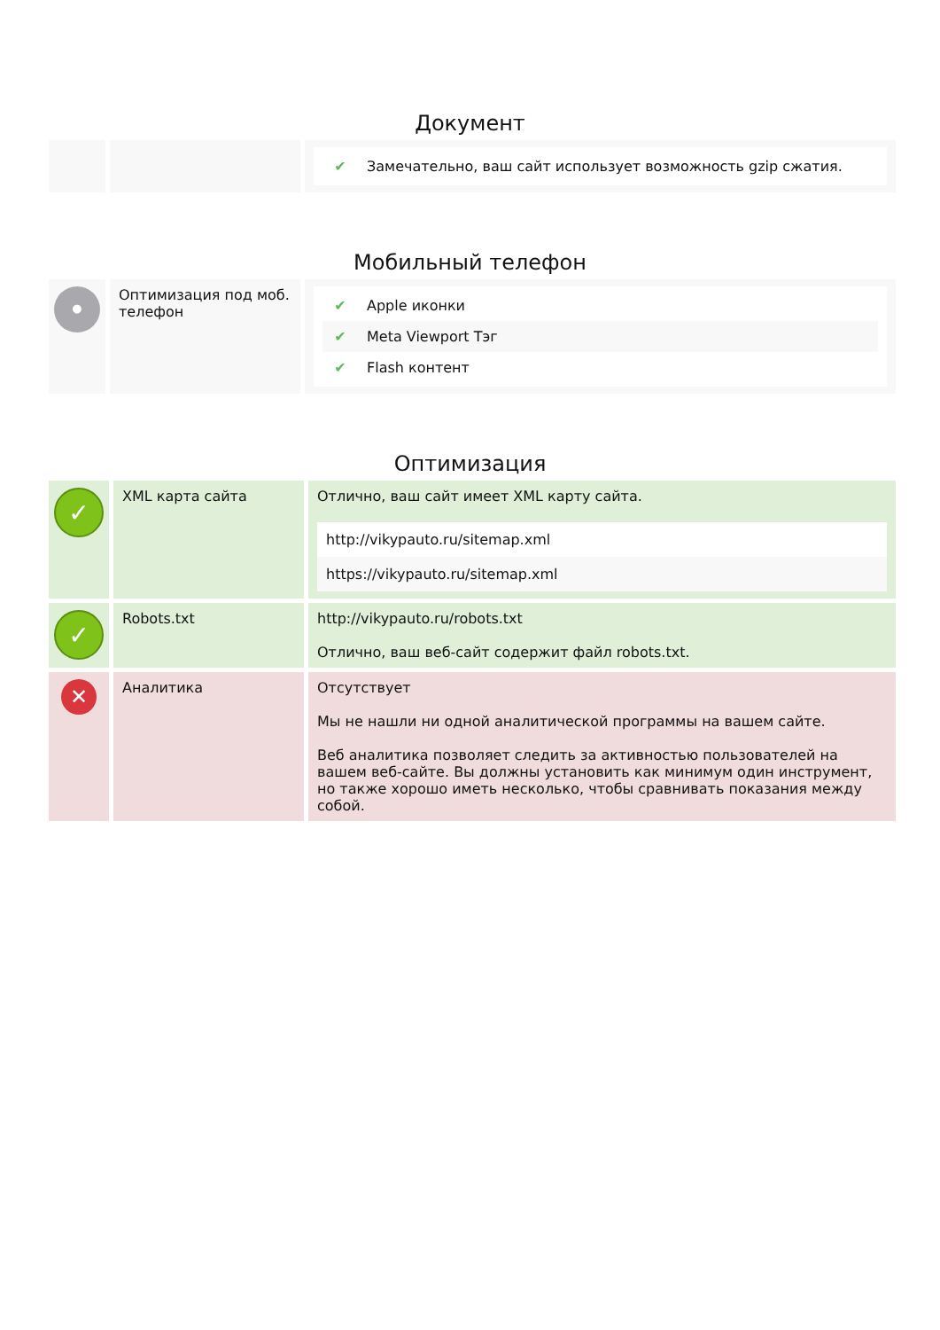Документ
| | | ✔ Замечательно, ваш сайт использует возможность gzip сжатия. |
Мобильный телефон
| • | Оптимизация под моб. телефон | ✔ Apple иконки ✔ Meta Viewport Тэг ✔ Flash контент |
Оптимизация
| ✓ | XML карта сайта | Отлично, ваш сайт имеет XML карту сайта. http://vikypauto.ru/sitemap.xml https://vikypauto.ru/sitemap.xml |
| ✓ | Robots.txt | http://vikypauto.ru/robots.txt Отлично, ваш веб-сайт содержит файл robots.txt. |
| ✕ | Аналитика | Отсутствует Мы не нашли ни одной аналитической программы на вашем сайте. Веб аналитика позволяет следить за активностью пользователей на вашем веб-сайте. Вы должны установить как минимум один инструмент, но также хорошо иметь несколько, чтобы сравнивать показания между собой. |